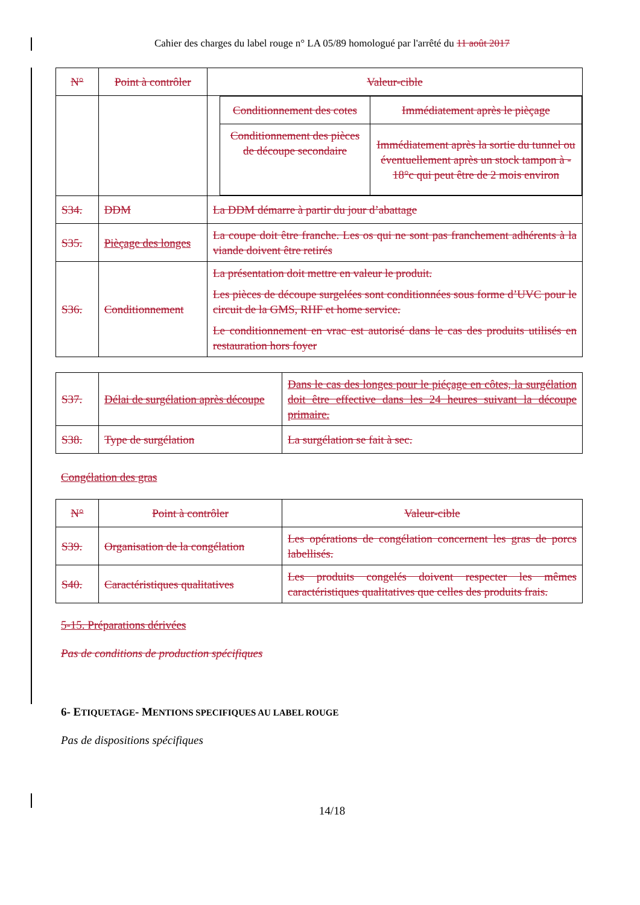Cahier des charges du label rouge n° LA 05/89 homologué par l'arrêté du 11 août 2017
| N° | Point à contrôler | Valeur-cible |
| | | / Conditionnement des cotes / Immédiatement après le pièçage / / Conditionnement des pièces de découpe secondaire / Immédiatement après la sortie du tunnel ou éventuellement après un stock tampon à - 18°c qui peut être de 2 mois environ / |
| S34. | DDM | La DDM démarre à partir du jour d’abattage |
| S35. | Pièçage des longes | La coupe doit être franche. Les os qui ne sont pas franchement adhérents à la viande doivent être retirés |
| S36. | Conditionnement | La présentation doit mettre en valeur le produit. Les pièces de découpe surgelées sont conditionnées sous forme d’UVC pour le circuit de la GMS, RHF et home service. Le conditionnement en vrac est autorisé dans le cas des produits utilisés en restauration hors foyer |
| S37. | Délai de surgélation après découpe | Dans le cas des longes pour le piéçage en côtes, la surgélation doit être effective dans les 24 heures suivant la découpe primaire. |
| S38. | Type de surgélation | La surgélation se fait à sec. |
Congélation des gras
| N° | Point à contrôler | Valeur-cible |
| S39. | Organisation de la congélation | Les opérations de congélation concernent les gras de porcs labellisés. |
| S40. | Caractéristiques qualitatives | Les produits congelés doivent respecter les mêmes caractéristiques qualitatives que celles des produits frais. |
5-15. Préparations dérivées
Pas de conditions de production spécifiques
6- ETIQUETAGE- MENTIONS SPECIFIQUES AU LABEL ROUGE
Pas de dispositions spécifiques
14/18